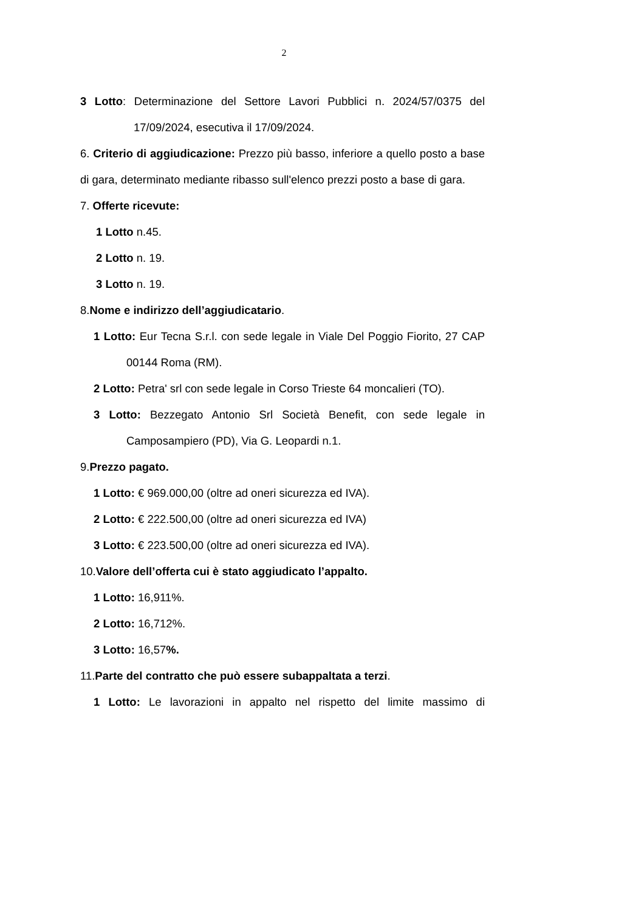2
3 Lotto: Determinazione del Settore Lavori Pubblici n. 2024/57/0375 del 17/09/2024, esecutiva il 17/09/2024.
6. Criterio di aggiudicazione: Prezzo più basso, inferiore a quello posto a base di gara, determinato mediante ribasso sull'elenco prezzi posto a base di gara.
7. Offerte ricevute:
1 Lotto n.45.
2 Lotto n. 19.
3 Lotto n. 19.
8.Nome e indirizzo dell’aggiudicatario.
1 Lotto: Eur Tecna S.r.l. con sede legale in Viale Del Poggio Fiorito, 27 CAP 00144 Roma (RM).
2 Lotto: Petra' srl con sede legale in Corso Trieste 64 moncalieri (TO).
3 Lotto: Bezzegato Antonio Srl Società Benefit, con sede legale in Camposampiero (PD), Via G. Leopardi n.1.
9.Prezzo pagato.
1 Lotto: € 969.000,00 (oltre ad oneri sicurezza ed IVA).
2 Lotto: € 222.500,00 (oltre ad oneri sicurezza ed IVA)
3 Lotto: € 223.500,00 (oltre ad oneri sicurezza ed IVA).
10.Valore dell’offerta cui è stato aggiudicato l’appalto.
1 Lotto: 16,911%.
2 Lotto: 16,712%.
3 Lotto: 16,57%.
11.Parte del contratto che può essere subappaltata a terzi.
1 Lotto: Le lavorazioni in appalto nel rispetto del limite massimo di